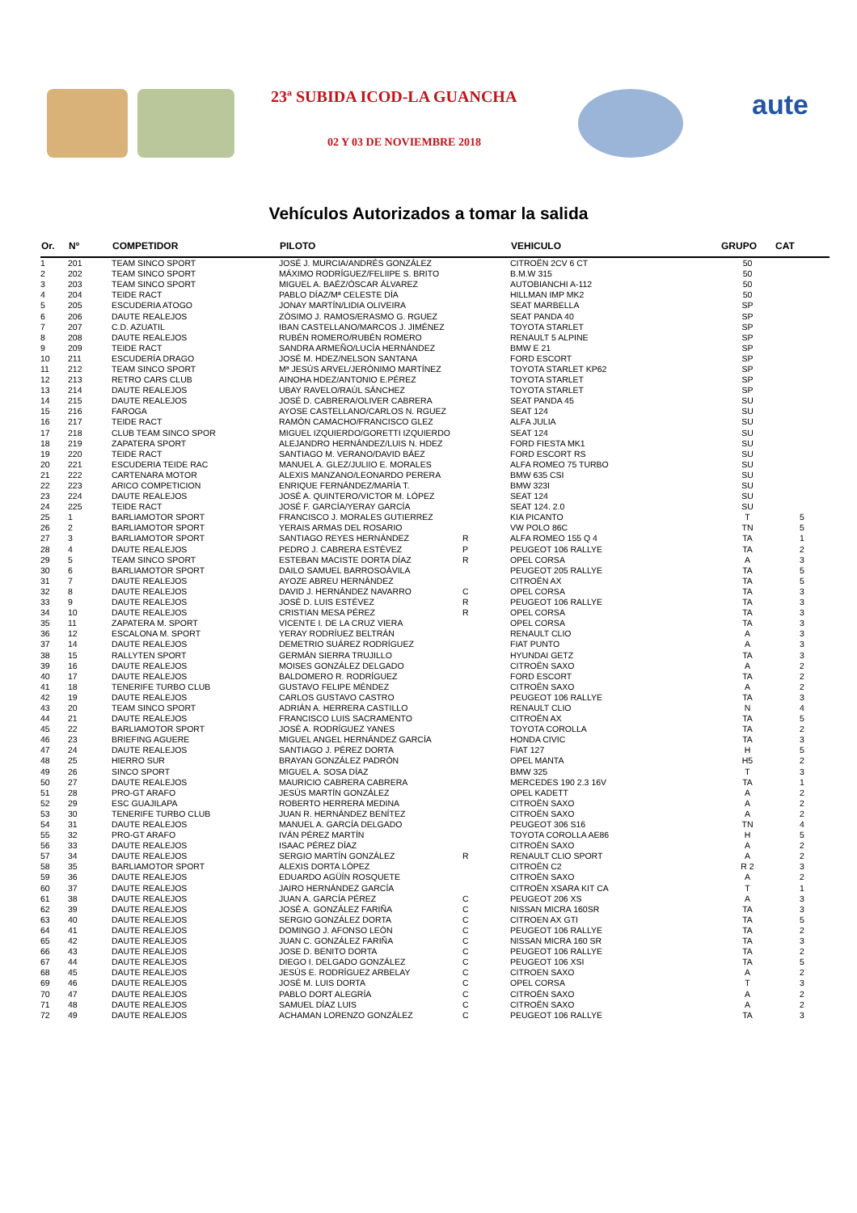23ª SUBIDA ICOD-LA GUANCHA
02 Y 03 DE NOVIEMBRE 2018
aute
Vehículos Autorizados a tomar la salida
| Or. | Nº | COMPETIDOR | PILOTO | | VEHICULO | GRUPO | CAT |
| --- | --- | --- | --- | --- | --- | --- | --- |
| 1 | 201 | TEAM SINCO SPORT | JOSÉ J. MURCIA/ANDRÉS GONZÁLEZ | | CITROËN 2CV 6 CT | 50 | |
| 2 | 202 | TEAM SINCO SPORT | MÁXIMO RODRÍGUEZ/FELIIPE S. BRITO | | B.M.W 315 | 50 | |
| 3 | 203 | TEAM SINCO SPORT | MIGUEL A. BAÉZ/ÓSCAR ÁLVAREZ | | AUTOBIANCHI A-112 | 50 | |
| 4 | 204 | TEIDE RACT | PABLO DÍAZ/Mª CELESTE DÍA | | HILLMAN IMP MK2 | 50 | |
| 5 | 205 | ESCUDERIA ATOGO | JONAY MARTÍN/LIDIA OLIVEIRA | | SEAT MARBELLA | SP | |
| 6 | 206 | DAUTE REALEJOS | ZÓSIMO J. RAMOS/ERASMO G. RGUEZ | | SEAT PANDA 40 | SP | |
| 7 | 207 | C.D. AZUATIL | IBAN CASTELLANO/MARCOS J. JIMÉNEZ | | TOYOTA STARLET | SP | |
| 8 | 208 | DAUTE REALEJOS | RUBÉN ROMERO/RUBÉN ROMERO | | RENAULT 5 ALPINE | SP | |
| 9 | 209 | TEIDE RACT | SANDRA ARMEÑO/LUCÍA HERNÁNDEZ | | BMW E 21 | SP | |
| 10 | 211 | ESCUDERÍA DRAGO | JOSÉ M. HDEZ/NELSON SANTANA | | FORD ESCORT | SP | |
| 11 | 212 | TEAM SINCO SPORT | Mª JESÚS ARVEL/JERÓNIMO MARTÍNEZ | | TOYOTA STARLET KP62 | SP | |
| 12 | 213 | RETRO CARS CLUB | AINOHA HDEZ/ANTONIO E.PÉREZ | | TOYOTA STARLET | SP | |
| 13 | 214 | DAUTE REALEJOS | UBAY RAVELO/RAÚL SÁNCHEZ | | TOYOTA STARLET | SP | |
| 14 | 215 | DAUTE REALEJOS | JOSÉ D. CABRERA/OLIVER CABRERA | | SEAT PANDA 45 | SU | |
| 15 | 216 | FAROGA | AYOSE CASTELLANO/CARLOS N. RGUEZ | | SEAT 124 | SU | |
| 16 | 217 | TEIDE RACT | RAMÓN CAMACHO/FRANCISCO GLEZ | | ALFA JULIA | SU | |
| 17 | 218 | CLUB TEAM SINCO SPOR | MIGUEL IZQUIERDO/GORETTI IZQUIERDO | | SEAT 124 | SU | |
| 18 | 219 | ZAPATERA SPORT | ALEJANDRO HERNÁNDEZ/LUIS N. HDEZ | | FORD FIESTA MK1 | SU | |
| 19 | 220 | TEIDE RACT | SANTIAGO M. VERANO/DAVID BÁEZ | | FORD ESCORT RS | SU | |
| 20 | 221 | ESCUDERIA TEIDE RAC | MANUEL A. GLEZ/JULIIO E. MORALES | | ALFA ROMEO 75 TURBO | SU | |
| 21 | 222 | CARTENARA MOTOR | ALEXIS MANZANO/LEONARDO PERERA | | BMW 635 CSI | SU | |
| 22 | 223 | ARICO COMPETICION | ENRIQUE FERNÁNDEZ/MARÍA T. | | BMW 323I | SU | |
| 23 | 224 | DAUTE REALEJOS | JOSÉ A. QUINTERO/VICTOR M. LÓPEZ | | SEAT 124 | SU | |
| 24 | 225 | TEIDE RACT | JOSÉ F. GARCÍA/YERAY GARCÍA | | SEAT 124. 2.0 | SU | |
| 25 | 1 | BARLIAMOTOR SPORT | FRANCISCO J. MORALES GUTIERREZ | | KIA PICANTO | T | 5 |
| 26 | 2 | BARLIAMOTOR SPORT | YERAIS ARMAS DEL ROSARIO | | VW POLO 86C | TN | 5 |
| 27 | 3 | BARLIAMOTOR SPORT | SANTIAGO REYES HERNÁNDEZ | R | ALFA ROMEO 155 Q 4 | TA | 1 |
| 28 | 4 | DAUTE REALEJOS | PEDRO J. CABRERA ESTÉVEZ | P | PEUGEOT 106 RALLYE | TA | 2 |
| 29 | 5 | TEAM SINCO SPORT | ESTEBAN MACISTE DORTA DÍAZ | R | OPEL CORSA | A | 3 |
| 30 | 6 | BARLIAMOTOR SPORT | DAILO SAMUEL BARROSOÁVILA | | PEUGEOT 205 RALLYE | TA | 5 |
| 31 | 7 | DAUTE REALEJOS | AYOZE ABREU HERNÁNDEZ | | CITROËN AX | TA | 5 |
| 32 | 8 | DAUTE REALEJOS | DAVID J. HERNÁNDEZ NAVARRO | C | OPEL CORSA | TA | 3 |
| 33 | 9 | DAUTE REALEJOS | JOSÉ D. LUIS ESTÉVEZ | R | PEUGEOT 106 RALLYE | TA | 3 |
| 34 | 10 | DAUTE REALEJOS | CRISTIAN MESA PÉREZ | R | OPEL CORSA | TA | 3 |
| 35 | 11 | ZAPATERA M. SPORT | VICENTE I. DE LA CRUZ VIERA | | OPEL CORSA | TA | 3 |
| 36 | 12 | ESCALONA M. SPORT | YERAY RODRÍUEZ BELTRÁN | | RENAULT CLIO | A | 3 |
| 37 | 14 | DAUTE REALEJOS | DEMETRIO SUÁREZ RODRÍGUEZ | | FIAT PUNTO | A | 3 |
| 38 | 15 | RALLYTEN SPORT | GERMÁN SIERRA TRUJILLO | | HYUNDAI GETZ | TA | 3 |
| 39 | 16 | DAUTE REALEJOS | MOISES GONZÁLEZ DELGADO | | CITROËN SAXO | A | 2 |
| 40 | 17 | DAUTE REALEJOS | BALDOMERO R. RODRÍGUEZ | | FORD ESCORT | TA | 2 |
| 41 | 18 | TENERIFE TURBO CLUB | GUSTAVO FELIPE MÉNDEZ | | CITROËN SAXO | A | 2 |
| 42 | 19 | DAUTE REALEJOS | CARLOS GUSTAVO CASTRO | | PEUGEOT 106 RALLYE | TA | 3 |
| 43 | 20 | TEAM SINCO SPORT | ADRIÁN A. HERRERA CASTILLO | | RENAULT CLIO | N | 4 |
| 44 | 21 | DAUTE REALEJOS | FRANCISCO LUIS SACRAMENTO | | CITROËN AX | TA | 5 |
| 45 | 22 | BARLIAMOTOR SPORT | JOSÉ A. RODRÍGUEZ YANES | | TOYOTA COROLLA | TA | 2 |
| 46 | 23 | BRIEFING AGUERE | MIGUEL ANGEL HERNÁNDEZ GARCÍA | | HONDA CIVIC | TA | 3 |
| 47 | 24 | DAUTE REALEJOS | SANTIAGO J. PÉREZ DORTA | | FIAT 127 | H | 5 |
| 48 | 25 | HIERRO SUR | BRAYAN GONZÁLEZ PADRÓN | | OPEL MANTA | H5 | 2 |
| 49 | 26 | SINCO SPORT | MIGUEL A. SOSA DÍAZ | | BMW 325 | T | 3 |
| 50 | 27 | DAUTE REALEJOS | MAURICIO CABRERA CABRERA | | MERCEDES 190 2.3 16V | TA | 1 |
| 51 | 28 | PRO-GT ARAFO | JESÚS MARTÍN GONZÁLEZ | | OPEL KADETT | A | 2 |
| 52 | 29 | ESC GUAJILAPA | ROBERTO HERRERA MEDINA | | CITROËN SAXO | A | 2 |
| 53 | 30 | TENERIFE TURBO CLUB | JUAN R. HERNÁNDEZ BENÍTEZ | | CITROËN SAXO | A | 2 |
| 54 | 31 | DAUTE REALEJOS | MANUEL A. GARCÍA DELGADO | | PEUGEOT 306 S16 | TN | 4 |
| 55 | 32 | PRO-GT ARAFO | IVÁN PÉREZ MARTÍN | | TOYOTA COROLLA AE86 | H | 5 |
| 56 | 33 | DAUTE REALEJOS | ISAAC PÉREZ DÍAZ | | CITROËN SAXO | A | 2 |
| 57 | 34 | DAUTE REALEJOS | SERGIO MARTÍN GONZÁLEZ | R | RENAULT CLIO SPORT | A | 2 |
| 58 | 35 | BARLIAMOTOR SPORT | ALEXIS DORTA LÓPEZ | | CITROËN C2 | R 2 | 3 |
| 59 | 36 | DAUTE REALEJOS | EDUARDO AGÜÍN ROSQUETE | | CITROËN SAXO | A | 2 |
| 60 | 37 | DAUTE REALEJOS | JAIRO HERNÁNDEZ GARCÍA | | CITROËN XSARA KIT CA | T | 1 |
| 61 | 38 | DAUTE REALEJOS | JUAN A. GARCÍA PÉREZ | C | PEUGEOT 206 XS | A | 3 |
| 62 | 39 | DAUTE REALEJOS | JOSÉ A. GONZÁLEZ FARIÑA | C | NISSAN MICRA 160SR | TA | 3 |
| 63 | 40 | DAUTE REALEJOS | SERGIO GONZÁLEZ DORTA | C | CITROEN AX GTI | TA | 5 |
| 64 | 41 | DAUTE REALEJOS | DOMINGO J. AFONSO LEÓN | C | PEUGEOT 106 RALLYE | TA | 2 |
| 65 | 42 | DAUTE REALEJOS | JUAN C. GONZÁLEZ FARIÑA | C | NISSAN MICRA 160 SR | TA | 3 |
| 66 | 43 | DAUTE REALEJOS | JOSE D. BENITO DORTA | C | PEUGEOT 106 RALLYE | TA | 2 |
| 67 | 44 | DAUTE REALEJOS | DIEGO I. DELGADO GONZÁLEZ | C | PEUGEOT 106 XSI | TA | 5 |
| 68 | 45 | DAUTE REALEJOS | JESÚS E. RODRÍGUEZ ARBELAY | C | CITROEN SAXO | A | 2 |
| 69 | 46 | DAUTE REALEJOS | JOSÉ M. LUIS DORTA | C | OPEL CORSA | T | 3 |
| 70 | 47 | DAUTE REALEJOS | PABLO DORT ALEGRÍA | C | CITROËN SAXO | A | 2 |
| 71 | 48 | DAUTE REALEJOS | SAMUEL DÍAZ LUIS | C | CITROËN SAXO | A | 2 |
| 72 | 49 | DAUTE REALEJOS | ACHAMAN LORENZO GONZÁLEZ | C | PEUGEOT 106 RALLYE | TA | 3 |